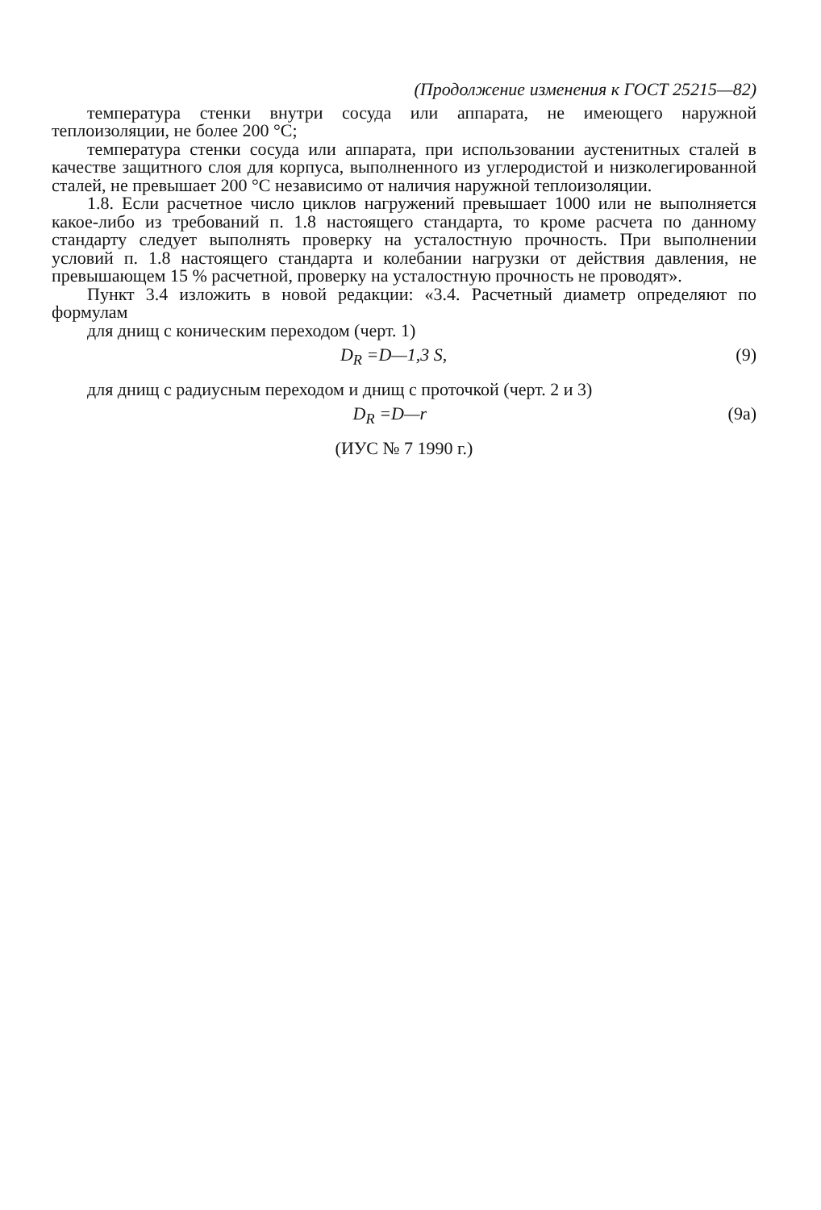(Продолжение изменения к ГОСТ 25215—82)
температура стенки внутри сосуда или аппарата, не имеющего наружной теплоизоляции, не более 200 °С;
температура стенки сосуда или аппарата, при использовании аустенитных сталей в качестве защитного слоя для корпуса, выполненного из углеродистой и низколегированной сталей, не превышает 200 °С независимо от наличия наружной теплоизоляции.
1.8. Если расчетное число циклов нагружений превышает 1000 или не выполняется какое-либо из требований п. 1.8 настоящего стандарта, то кроме расчета по данному стандарту следует выполнять проверку на усталостную прочность. При выполнении условий п. 1.8 настоящего стандарта и колебании нагрузки от действия давления, не превышающем 15 % расчетной, проверку на усталостную прочность не проводят».
Пункт 3.4 изложить в новой редакции: «3.4. Расчетный диаметр определяют по формулам
для днищ с коническим переходом (черт. 1)
D<sub>R</sub> =D—1,3 S, (9)
для днищ с радиусным переходом и днищ с проточкой (черт. 2 и 3)
D<sub>R</sub> =D—r (9a)
(ИУС № 7 1990 г.)